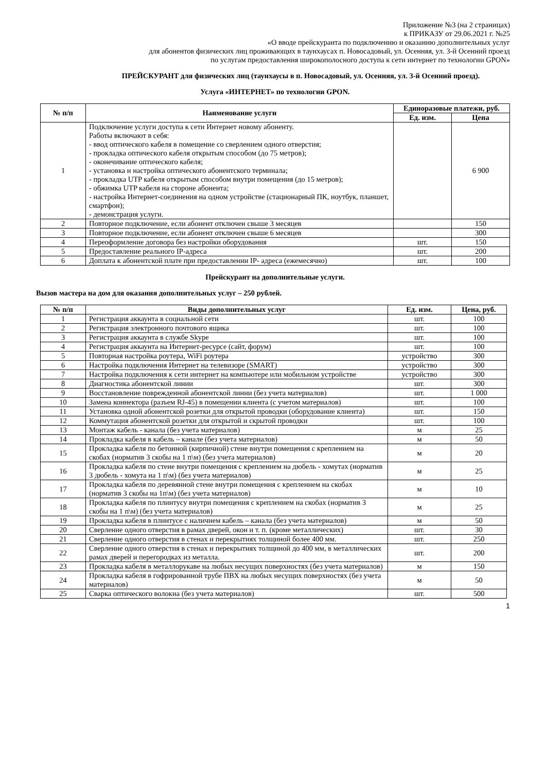Приложение №3 (на 2 страницах)
к ПРИКАЗУ от 29.06.2021 г. №25
«О вводе прейскуранта по подключению и оказанию дополнительных услуг
для абонентов физических лиц проживающих в таунхаусах п. Новосадовый, ул. Осенняя, ул. 3-й Осенний проезд
по услугам предоставления широкополосного доступа к сети интернет по технологии GPON»
ПРЕЙСКУРАНТ для физических лиц (таунхаусы в п. Новосадовый, ул. Осенняя, ул. 3-й Осенний проезд).
Услуга «ИНТЕРНЕТ» по технологии GPON.
| № п/п | Наименование услуги | Единоразовые платежи, руб. | |
| --- | --- | --- | --- |
| | | Ед. изм. | Цена |
| 1 | Подключение услуги доступа к сети Интернет новому абоненту. Работы включают в себя: - ввод оптического кабеля в помещение со сверлением одного отверстия; - прокладка оптического кабеля открытым способом (до 75 метров); - оконечивание оптического кабеля; - установка и настройка оптического абонентского терминала; - прокладка UTP кабеля открытым способом внутри помещения (до 15 метров); - обжимка UTP кабеля на стороне абонента; - настройка Интернет-соединения на одном устройстве (стационарный ПК, ноутбук, планшет, смартфон); - демонстрация услуги. | | 6 900 |
| 2 | Повторное подключение, если абонент отключен свыше 3 месяцев | | 150 |
| 3 | Повторное подключение, если абонент отключен свыше 6 месяцев | | 300 |
| 4 | Переоформление договора без настройки оборудования | шт. | 150 |
| 5 | Предоставление реального IP-адреса | шт. | 200 |
| 6 | Доплата к абонентской плате при предоставлении IP- адреса (ежемесячно) | шт. | 100 |
Прейскурант на дополнительные услуги.
Вызов мастера на дом для оказания дополнительных услуг – 250 рублей.
| № п/п | Виды дополнительных услуг | Ед. изм. | Цена, руб. |
| --- | --- | --- | --- |
| 1 | Регистрация аккаунта в социальной сети | шт. | 100 |
| 2 | Регистрация электронного почтового ящика | шт. | 100 |
| 3 | Регистрация аккаунта в службе Skype | шт. | 100 |
| 4 | Регистрация аккаунта на Интернет-ресурсе (сайт, форум) | шт. | 100 |
| 5 | Повторная настройка роутера, WiFi роутера | устройство | 300 |
| 6 | Настройка подключения Интернет на телевизоре (SMART) | устройство | 300 |
| 7 | Настройка подключения к сети интернет на компьютере или мобильном устройстве | устройство | 300 |
| 8 | Диагностика абонентской линии | шт. | 300 |
| 9 | Восстановление поврежденной абонентской линии (без учета материалов) | шт. | 1 000 |
| 10 | Замена коннектора (разъем RJ-45) в помещении клиента (с учетом материалов) | шт. | 100 |
| 11 | Установка одной абонентской розетки для открытой проводки (оборудование клиента) | шт. | 150 |
| 12 | Коммутация абонентской розетки для открытой и скрытой проводки | шт. | 100 |
| 13 | Монтаж кабель - канала (без учета материалов) | м | 25 |
| 14 | Прокладка кабеля в кабель – канале (без учета материалов) | м | 50 |
| 15 | Прокладка кабеля по бетонной (кирпичной) стене внутри помещения с креплением на скобах (норматив 3 скобы на 1 п\м) (без учета материалов) | м | 20 |
| 16 | Прокладка кабеля по стене внутри помещения с креплением на дюбель - хомутах (норматив 3 дюбель - хомута на 1 п\м) (без учета материалов) | м | 25 |
| 17 | Прокладка кабеля по деревянной стене внутри помещения с креплением на скобах (норматив 3 скобы на 1п\м) (без учета материалов) | м | 10 |
| 18 | Прокладка кабеля по плинтусу внутри помещения с креплением на скобах (норматив 3 скобы на 1 п\м) (без учета материалов) | м | 25 |
| 19 | Прокладка кабеля в плинтусе с наличием кабель – канала (без учета материалов) | м | 50 |
| 20 | Сверление одного отверстия в рамах дверей, окон и т. п. (кроме металлических) | шт. | 30 |
| 21 | Сверление одного отверстия в стенах и перекрытиях толщиной более 400 мм. | шт. | 250 |
| 22 | Сверление одного отверстия в стенах и перекрытиях толщиной до 400 мм, в металлических рамах дверей и перегородках из металла. | шт. | 200 |
| 23 | Прокладка кабеля в металлорукаве на любых несущих поверхностях (без учета материалов) | м | 150 |
| 24 | Прокладка кабеля в гофрированной трубе ПВХ на любых несущих поверхностях (без учета материалов) | м | 50 |
| 25 | Сварка оптического волокна (без учета материалов) | шт. | 500 |
1